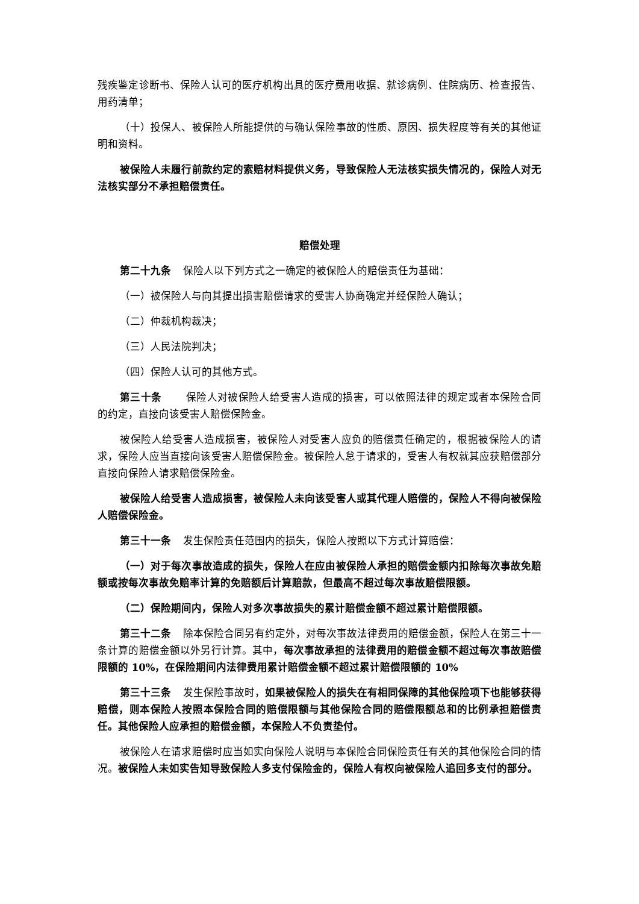残疾鉴定诊断书、保险人认可的医疗机构出具的医疗费用收据、就诊病例、住院病历、检查报告、用药清单；
（十）投保人、被保险人所能提供的与确认保险事故的性质、原因、损失程度等有关的其他证明和资料。
被保险人未履行前款约定的索赔材料提供义务，导致保险人无法核实损失情况的，保险人对无法核实部分不承担赔偿责任。
赔偿处理
第二十九条 保险人以下列方式之一确定的被保险人的赔偿责任为基础：
（一）被保险人与向其提出损害赔偿请求的受害人协商确定并经保险人确认；
（二）仲裁机构裁决；
（三）人民法院判决；
（四）保险人认可的其他方式。
第三十条 保险人对被保险人给受害人造成的损害，可以依照法律的规定或者本保险合同的约定，直接向该受害人赔偿保险金。
被保险人给受害人造成损害，被保险人对受害人应负的赔偿责任确定的，根据被保险人的请求，保险人应当直接向该受害人赔偿保险金。被保险人怠于请求的，受害人有权就其应获赔偿部分直接向保险人请求赔偿保险金。
被保险人给受害人造成损害，被保险人未向该受害人或其代理人赔偿的，保险人不得向被保险人赔偿保险金。
第三十一条 发生保险责任范围内的损失，保险人按照以下方式计算赔偿：
（一）对于每次事故造成的损失，保险人在应由被保险人承担的赔偿金额内扣除每次事故免赔额或按每次事故免赔率计算的免赔额后计算赔款，但最高不超过每次事故赔偿限额。
（二）保险期间内，保险人对多次事故损失的累计赔偿金额不超过累计赔偿限额。
第三十二条 除本保险合同另有约定外，对每次事故法律费用的赔偿金额，保险人在第三十一条计算的赔偿金额以外另行计算。其中，每次事故承担的法律费用的赔偿金额不超过每次事故赔偿限额的 10%，在保险期间内法律费用累计赔偿金额不超过累计赔偿限额的 10%
第三十三条 发生保险事故时，如果被保险人的损失在有相同保障的其他保险项下也能够获得赔偿，则本保险人按照本保险合同的赔偿限额与其他保险合同的赔偿限额总和的比例承担赔偿责任。其他保险人应承担的赔偿金额，本保险人不负责垫付。
被保险人在请求赔偿时应当如实向保险人说明与本保险合同保险责任有关的其他保险合同的情况。被保险人未如实告知导致保险人多支付保险金的，保险人有权向被保险人追回多支付的部分。